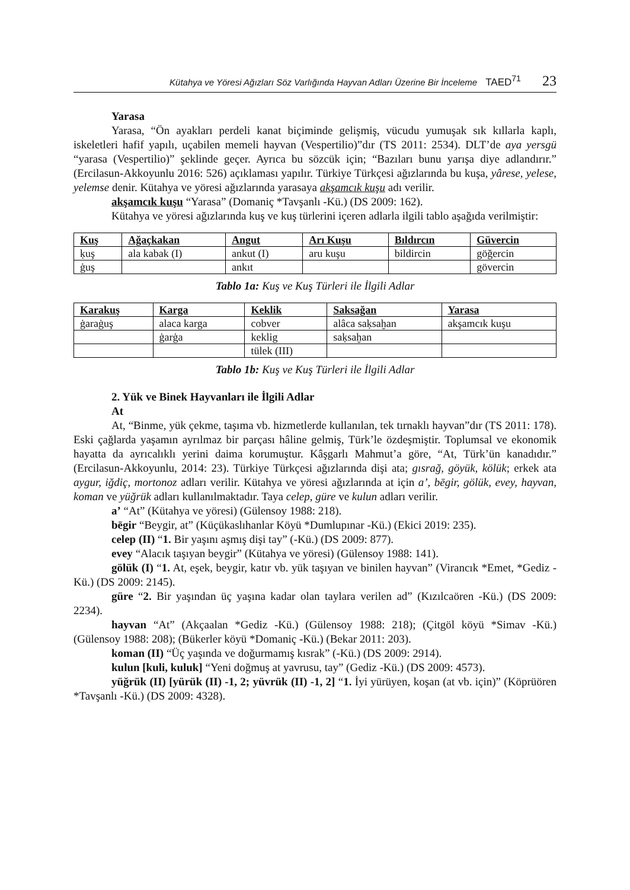Kütahya ve Yöresi Ağızları Söz Varlığında Hayvan Adları Üzerine Bir İnceleme TAED<sup>71</sup> 23
Yarasa
Yarasa, “Ön ayakları perdeli kanat biçiminde gelişmiş, vücudu yumuşak sık kıllarla kaplı, iskeletleri hafif yapılı, uçabilen memeli hayvan (Vespertilio)”dır (TS 2011: 2534). DLT’de aya yersgü “yarasa (Vespertilio)” şeklinde geçer. Ayrıca bu sözcük için; “Bazıları bunu yarışa diye adlandırır.” (Ercilasun-Akkoyunlu 2016: 526) açıklaması yapılır. Türkiye Türkçesi ağızlarında bu kuşa, yârese, yelese, yelemse denir. Kütahya ve yöresi ağızlarında yarasaya akşamcık kuşu adı verilir.
akşamcık kuşu “Yarasa” (Domaniç *Tavşanlı -Kü.) (DS 2009: 162).
Kütahya ve yöresi ağızlarında kuş ve kuş türlerini içeren adlarla ilgili tablo aşağıda verilmiştir:
| Kuş | Ağaçkakan | Angut | Arı Kuşu | Bıldırcın | Güvercin |
| --- | --- | --- | --- | --- | --- |
| ḳuş | ala kabak (I) | ankut (I) | aru kuşu | bildircin | göğercin |
| ġuş | | ankıt | | | gövercin |
Tablo 1a: Kuş ve Kuş Türleri ile İlgili Adlar
| Karakuş | Karga | Keklik | Saksağan | Yarasa |
| --- | --- | --- | --- | --- |
| ġaraġuş | alaca karga | cobver | alâca saḳsaḫan | akşamcık kuşu |
| | ġarġa | keklig | saḳsaḫan | |
| | | tülek (III) | | |
Tablo 1b: Kuş ve Kuş Türleri ile İlgili Adlar
2. Yük ve Binek Hayvanları ile İlgili Adlar
At
At, “Binme, yük çekme, taşıma vb. hizmetlerde kullanılan, tek tırnaklı hayvan”dır (TS 2011: 178). Eski çağlarda yaşamın ayrılmaz bir parçası hâline gelmiş, Türk’le özdeşmiştir. Toplumsal ve ekonomik hayatta da ayrıcalıklı yerini daima korumuştur. Kâşgarlı Mahmut’a göre, “At, Türk’ün kanadıdır.” (Ercilasun-Akkoyunlu, 2014: 23). Türkiye Türkçesi ağızlarında dişi ata; gısrağ, göyük, kölük; erkek ata aygur, iğdiç, mortonoz adları verilir. Kütahya ve yöresi ağızlarında at için a’, bēgir, gölük, evey, hayvan, koman ve yüğrük adları kullanılmaktadır. Taya celep, güre ve kulun adları verilir.
a’ “At” (Kütahya ve yöresi) (Gülensoy 1988: 218).
bēgir “Beygir, at” (Küçükaslıhanlar Köyü *Dumlupınar -Kü.) (Ekici 2019: 235).
celep (II) “1. Bir yaşını aşmış dişi tay” (-Kü.) (DS 2009: 877).
evey “Alacık taşıyan beygir” (Kütahya ve yöresi) (Gülensoy 1988: 141).
gölük (I) “1. At, eşek, beygir, katır vb. yük taşıyan ve binilen hayvan” (Virancık *Emet, *Gediz -Kü.) (DS 2009: 2145).
güre “2. Bir yaşından üç yaşına kadar olan taylara verilen ad” (Kızılcaören -Kü.) (DS 2009: 2234).
hayvan “At” (Akçaalan *Gediz -Kü.) (Gülensoy 1988: 218); (Çitgöl köyü *Simav -Kü.) (Gülensoy 1988: 208); (Bükerler köyü *Domaniç -Kü.) (Bekar 2011: 203).
koman (II) “Üç yaşında ve doğurmamış kısrak” (-Kü.) (DS 2009: 2914).
kulun [kuli, kuluk] “Yeni doğmuş at yavrusu, tay” (Gediz -Kü.) (DS 2009: 4573).
yüğrük (II) [yürük (II) -1, 2; yüvrük (II) -1, 2] “1. İyi yürüyen, koşan (at vb. için)” (Köprüören *Tavşanlı -Kü.) (DS 2009: 4328).